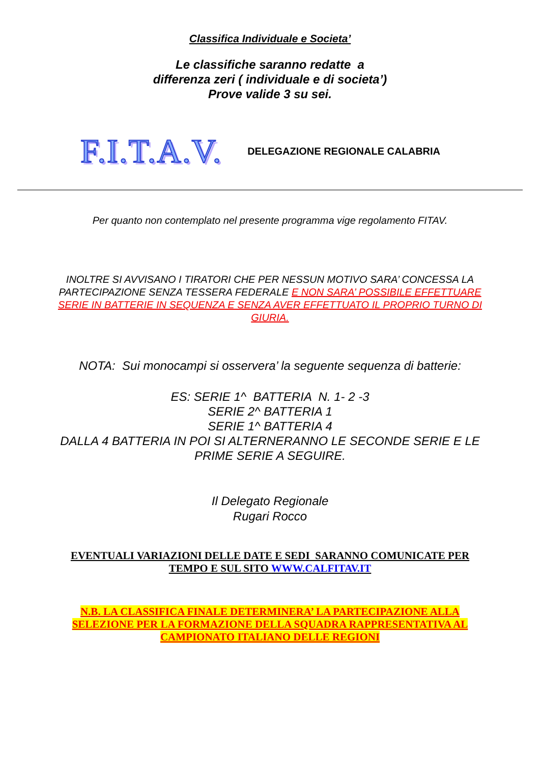Classifica Individuale e Societa’
Le classifiche saranno redatte a
differenza zeri ( individuale e di societa’)
Prove valide 3 su sei.
F.I.T.A.V. DELEGAZIONE REGIONALE CALABRIA
Per quanto non contemplato nel presente programma vige regolamento FITAV.
INOLTRE SI AVVISANO I TIRATORI CHE PER NESSUN MOTIVO SARA’ CONCESSA LA PARTECIPAZIONE SENZA TESSERA FEDERALE E NON SARA’ POSSIBILE EFFETTUARE SERIE IN BATTERIE IN SEQUENZA E SENZA AVER EFFETTUATO IL PROPRIO TURNO DI GIURIA.
NOTA: Sui monocampi si osservera’ la seguente sequenza di batterie:
ES: SERIE 1^ BATTERIA N. 1- 2 -3
SERIE 2^ BATTERIA 1
SERIE 1^ BATTERIA 4
DALLA 4 BATTERIA IN POI SI ALTERNERANNO LE SECONDE SERIE E LE PRIME SERIE A SEGUIRE.
Il Delegato Regionale
Rugari Rocco
EVENTUALI VARIAZIONI DELLE DATE E SEDI SARANNO COMUNICATE PER TEMPO E SUL SITO WWW.CALFITAV.IT
N.B. LA CLASSIFICA FINALE DETERMINERA’ LA PARTECIPAZIONE ALLA SELEZIONE PER LA FORMAZIONE DELLA SQUADRA RAPPRESENTATIVA AL CAMPIONATO ITALIANO DELLE REGIONI